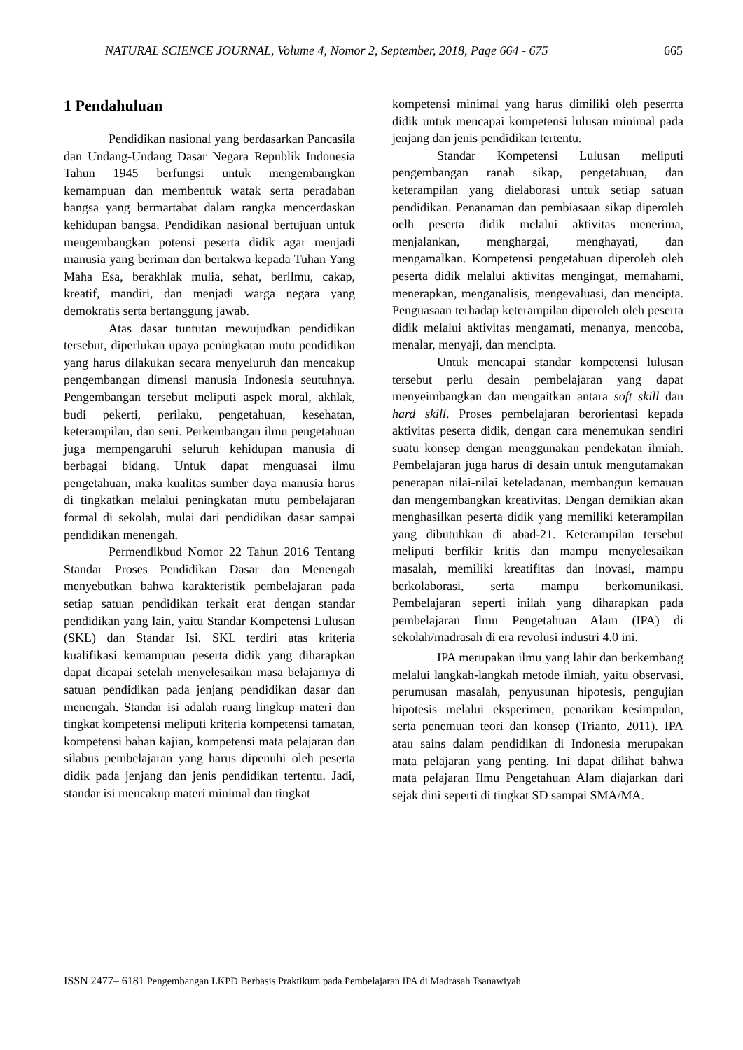NATURAL SCIENCE JOURNAL, Volume 4, Nomor 2, September, 2018, Page 664 - 675 665
1 Pendahuluan
Pendidikan nasional yang berdasarkan Pancasila dan Undang-Undang Dasar Negara Republik Indonesia Tahun 1945 berfungsi untuk mengembangkan kemampuan dan membentuk watak serta peradaban bangsa yang bermartabat dalam rangka mencerdaskan kehidupan bangsa. Pendidikan nasional bertujuan untuk mengembangkan potensi peserta didik agar menjadi manusia yang beriman dan bertakwa kepada Tuhan Yang Maha Esa, berakhlak mulia, sehat, berilmu, cakap, kreatif, mandiri, dan menjadi warga negara yang demokratis serta bertanggung jawab.
Atas dasar tuntutan mewujudkan pendidikan tersebut, diperlukan upaya peningkatan mutu pendidikan yang harus dilakukan secara menyeluruh dan mencakup pengembangan dimensi manusia Indonesia seutuhnya. Pengembangan tersebut meliputi aspek moral, akhlak, budi pekerti, perilaku, pengetahuan, kesehatan, keterampilan, dan seni. Perkembangan ilmu pengetahuan juga mempengaruhi seluruh kehidupan manusia di berbagai bidang. Untuk dapat menguasai ilmu pengetahuan, maka kualitas sumber daya manusia harus di tingkatkan melalui peningkatan mutu pembelajaran formal di sekolah, mulai dari pendidikan dasar sampai pendidikan menengah.
Permendikbud Nomor 22 Tahun 2016 Tentang Standar Proses Pendidikan Dasar dan Menengah menyebutkan bahwa karakteristik pembelajaran pada setiap satuan pendidikan terkait erat dengan standar pendidikan yang lain, yaitu Standar Kompetensi Lulusan (SKL) dan Standar Isi. SKL terdiri atas kriteria kualifikasi kemampuan peserta didik yang diharapkan dapat dicapai setelah menyelesaikan masa belajarnya di satuan pendidikan pada jenjang pendidikan dasar dan menengah. Standar isi adalah ruang lingkup materi dan tingkat kompetensi meliputi kriteria kompetensi tamatan, kompetensi bahan kajian, kompetensi mata pelajaran dan silabus pembelajaran yang harus dipenuhi oleh peserta didik pada jenjang dan jenis pendidikan tertentu. Jadi, standar isi mencakup materi minimal dan tingkat
kompetensi minimal yang harus dimiliki oleh peserrta didik untuk mencapai kompetensi lulusan minimal pada jenjang dan jenis pendidikan tertentu.
Standar Kompetensi Lulusan meliputi pengembangan ranah sikap, pengetahuan, dan keterampilan yang dielaborasi untuk setiap satuan pendidikan. Penanaman dan pembiasaan sikap diperoleh oelh peserta didik melalui aktivitas menerima, menjalankan, menghargai, menghayati, dan mengamalkan. Kompetensi pengetahuan diperoleh oleh peserta didik melalui aktivitas mengingat, memahami, menerapkan, menganalisis, mengevaluasi, dan mencipta. Penguasaan terhadap keterampilan diperoleh oleh peserta didik melalui aktivitas mengamati, menanya, mencoba, menalar, menyaji, dan mencipta.
Untuk mencapai standar kompetensi lulusan tersebut perlu desain pembelajaran yang dapat menyeimbangkan dan mengaitkan antara soft skill dan hard skill. Proses pembelajaran berorientasi kepada aktivitas peserta didik, dengan cara menemukan sendiri suatu konsep dengan menggunakan pendekatan ilmiah. Pembelajaran juga harus di desain untuk mengutamakan penerapan nilai-nilai keteladanan, membangun kemauan dan mengembangkan kreativitas. Dengan demikian akan menghasilkan peserta didik yang memiliki keterampilan yang dibutuhkan di abad-21. Keterampilan tersebut meliputi berfikir kritis dan mampu menyelesaikan masalah, memiliki kreatifitas dan inovasi, mampu berkolaborasi, serta mampu berkomunikasi. Pembelajaran seperti inilah yang diharapkan pada pembelajaran Ilmu Pengetahuan Alam (IPA) di sekolah/madrasah di era revolusi industri 4.0 ini.
IPA merupakan ilmu yang lahir dan berkembang melalui langkah-langkah metode ilmiah, yaitu observasi, perumusan masalah, penyusunan hipotesis, pengujian hipotesis melalui eksperimen, penarikan kesimpulan, serta penemuan teori dan konsep (Trianto, 2011). IPA atau sains dalam pendidikan di Indonesia merupakan mata pelajaran yang penting. Ini dapat dilihat bahwa mata pelajaran Ilmu Pengetahuan Alam diajarkan dari sejak dini seperti di tingkat SD sampai SMA/MA.
ISSN 2477– 6181 Pengembangan LKPD Berbasis Praktikum pada Pembelajaran IPA di Madrasah Tsanawiyah